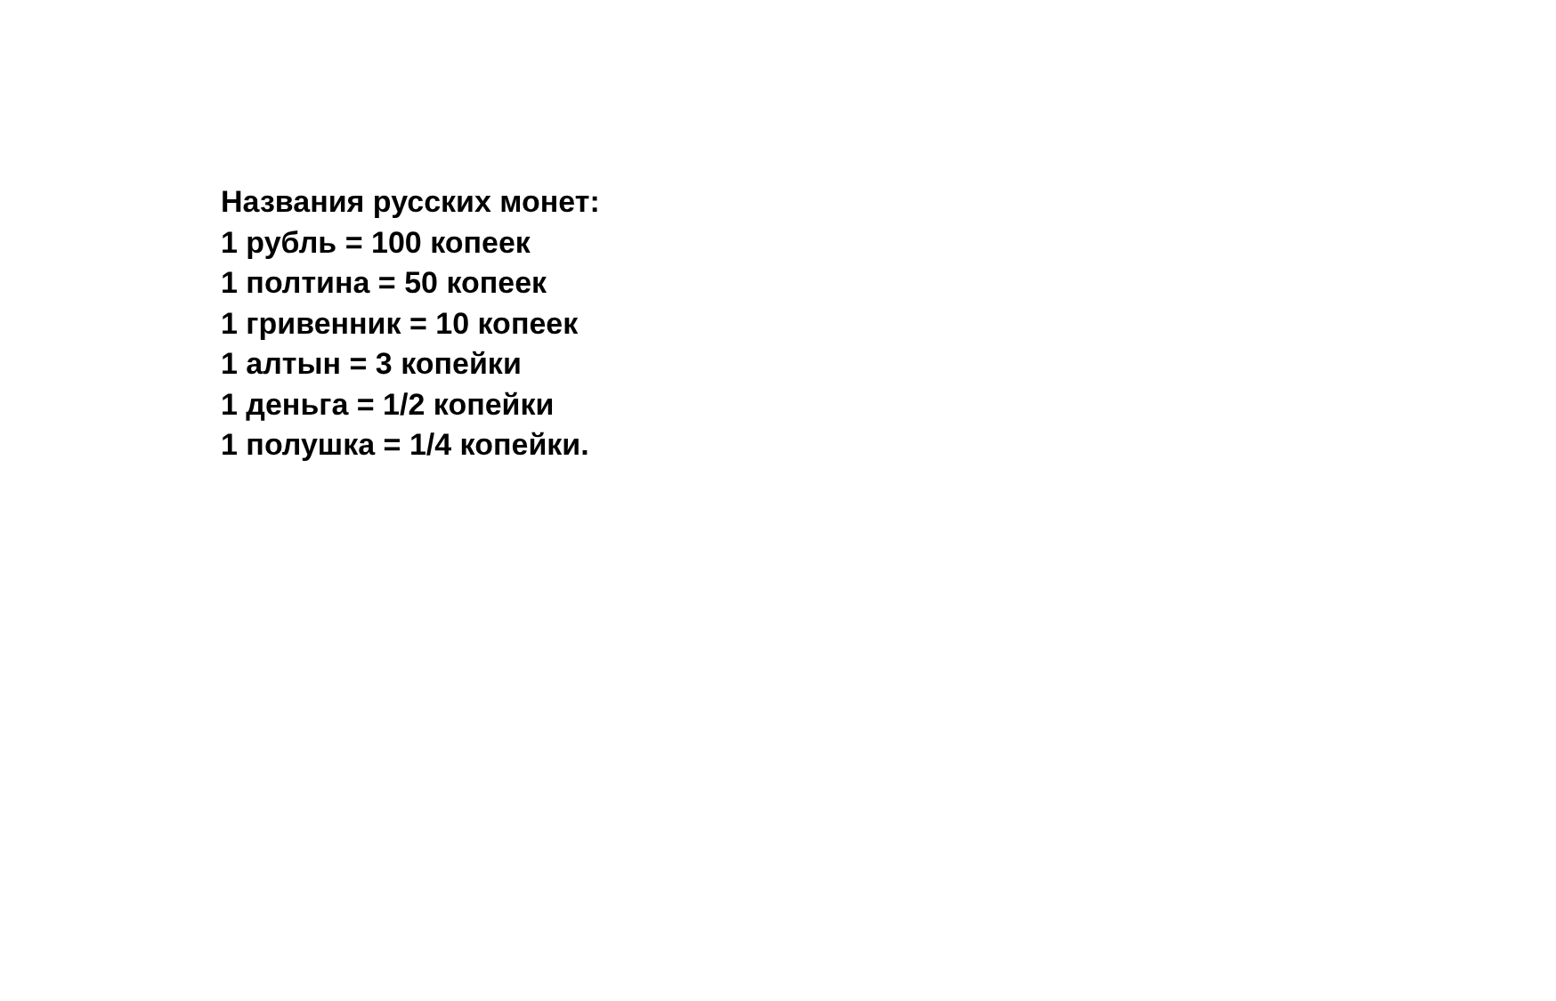Названия русских монет:
1 рубль = 100 копеек
1 полтина = 50 копеек
1 гривенник = 10 копеек
1 алтын = 3 копейки
1 деньга = 1/2 копейки
1 полушка = 1/4 копейки.